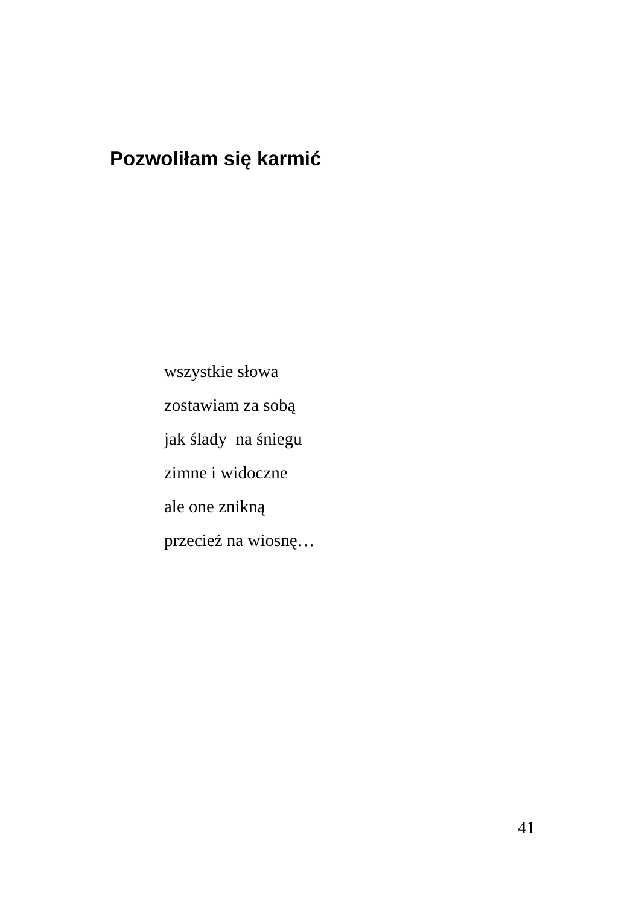Pozwoliłam się karmić
wszystkie słowa
zostawiam za sobą
jak ślady na śniegu
zimne i widoczne
ale one znikną
przecież na wiosnę…
41